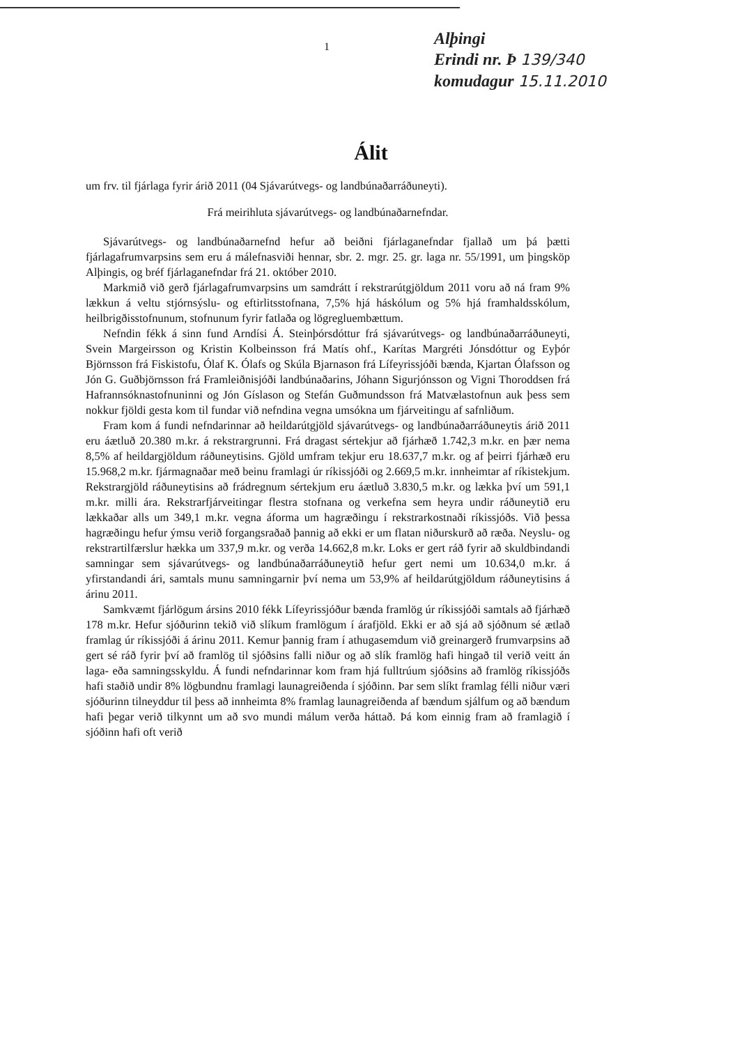1
Alþingi
Erindi nr. Þ 139/340
komudagur 15.11.2010
Álit
um frv. til fjárlaga fyrir árið 2011 (04 Sjávarútvegs- og landbúnaðarráðuneyti).
Frá meirihluta sjávarútvegs- og landbúnaðarnefndar.
Sjávarútvegs- og landbúnaðarnefnd hefur að beiðni fjárlaganefndar fjallað um þá þætti fjárlagafrumvarpsins sem eru á málefnasviði hennar, sbr. 2. mgr. 25. gr. laga nr. 55/1991, um þingsköp Alþingis, og bréf fjárlaganefndar frá 21. október 2010.
Markmið við gerð fjárlagafrumvarpsins um samdrátt í rekstrarútgjöldum 2011 voru að ná fram 9% lækkun á veltu stjórnsýslu- og eftirlitsstofnana, 7,5% hjá háskólum og 5% hjá framhaldsskólum, heilbrigðisstofnunum, stofnunum fyrir fatlaða og lögregluembættum.
Nefndin fékk á sinn fund Arndísi Á. Steinþórsdóttur frá sjávarútvegs- og landbúnaðarráðuneyti, Svein Margeirsson og Kristin Kolbeinsson frá Matís ohf., Karítas Margréti Jónsdóttur og Eyþór Björnsson frá Fiskistofu, Ólaf K. Ólafs og Skúla Bjarnason frá Lífeyrissjóði bænda, Kjartan Ólafsson og Jón G. Guðbjörnsson frá Framleiðnisjóði landbúnaðarins, Jóhann Sigurjónsson og Vigni Thoroddsen frá Hafrannsóknastofnuninni og Jón Gíslason og Stefán Guðmundsson frá Matvælastofnun auk þess sem nokkur fjöldi gesta kom til fundar við nefndina vegna umsókna um fjárveitingu af safnliðum.
Fram kom á fundi nefndarinnar að heildarútgjöld sjávarútvegs- og landbúnaðarráðuneytis árið 2011 eru áætluð 20.380 m.kr. á rekstrargrunni. Frá dragast sértekjur að fjárhæð 1.742,3 m.kr. en þær nema 8,5% af heildargjöldum ráðuneytisins. Gjöld umfram tekjur eru 18.637,7 m.kr. og af þeirri fjárhæð eru 15.968,2 m.kr. fjármagnaðar með beinu framlagi úr ríkissjóði og 2.669,5 m.kr. innheimtar af ríkistekjum. Rekstrargjöld ráðuneytisins að frádregnum sértekjum eru áætluð 3.830,5 m.kr. og lækka því um 591,1 m.kr. milli ára. Rekstrarfjárveitingar flestra stofnana og verkefna sem heyra undir ráðuneytið eru lækkaðar alls um 349,1 m.kr. vegna áforma um hagræðingu í rekstrarkostnaði ríkissjóðs. Við þessa hagræðingu hefur ýmsu verið forgangsraðað þannig að ekki er um flatan niðurskurð að ræða. Neyslu- og rekstrartilfærslur hækka um 337,9 m.kr. og verða 14.662,8 m.kr. Loks er gert ráð fyrir að skuldbindandi samningar sem sjávarútvegs- og landbúnaðarráðuneytið hefur gert nemi um 10.634,0 m.kr. á yfirstandandi ári, samtals munu samningarnir því nema um 53,9% af heildarútgjöldum ráðuneytisins á árinu 2011.
Samkvæmt fjárlögum ársins 2010 fékk Lífeyrissjóður bænda framlög úr ríkissjóði samtals að fjárhæð 178 m.kr. Hefur sjóðurinn tekið við slíkum framlögum í árafjöld. Ekki er að sjá að sjóðnum sé ætlað framlag úr ríkissjóði á árinu 2011. Kemur þannig fram í athugasemdum við greinargerð frumvarpsins að gert sé ráð fyrir því að framlög til sjóðsins falli niður og að slík framlög hafi hingað til verið veitt án laga- eða samningsskyldu. Á fundi nefndarinnar kom fram hjá fulltrúum sjóðsins að framlög ríkissjóðs hafi staðið undir 8% lögbundnu framlagi launagreiðenda í sjóðinn. Þar sem slíkt framlag félli niður væri sjóðurinn tilneyddur til þess að innheimta 8% framlag launagreiðenda af bændum sjálfum og að bændum hafi þegar verið tilkynnt um að svo mundi málum verða háttað. Þá kom einnig fram að framlagið í sjóðinn hafi oft verið